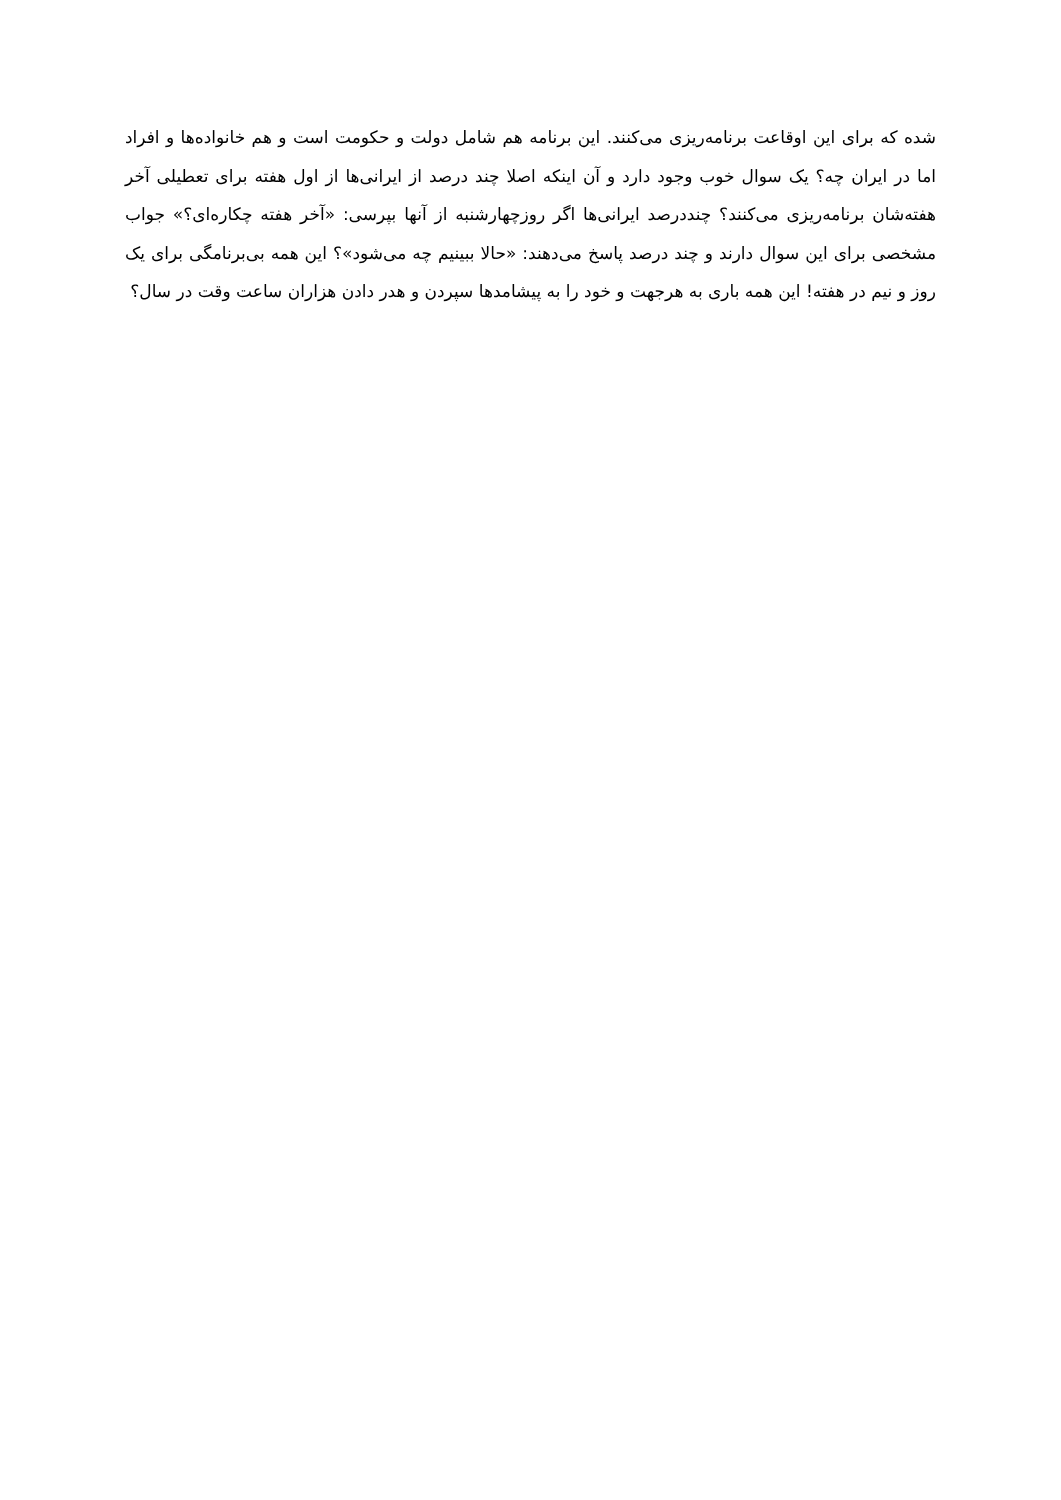شده که برای این اوقاعت برنامه‌ریزی می‌کنند. این برنامه هم شامل دولت و حکومت است و هم خانواده‌ها و افراد اما در ایران چه؟ یک سوال خوب وجود دارد و آن اینکه اصلا چند درصد از ایرانی‌ها از اول هفته برای تعطیلی آخر هفته‌شان برنامه‌ریزی می‌کنند؟ چنددرصد ایرانی‌ها اگر روزچهارشنبه از آنها بپرسی: «آخر هفته چکاره‌ای؟» جواب مشخصی برای این سوال دارند و چند درصد پاسخ می‌دهند: «حالا ببینیم چه می‌شود»؟ این همه بی‌برنامگی برای یک روز و نیم در هفته! این همه باری به هرجهت و خود را به پیشامدها سپردن و هدر دادن هزاران ساعت وقت در سال؟